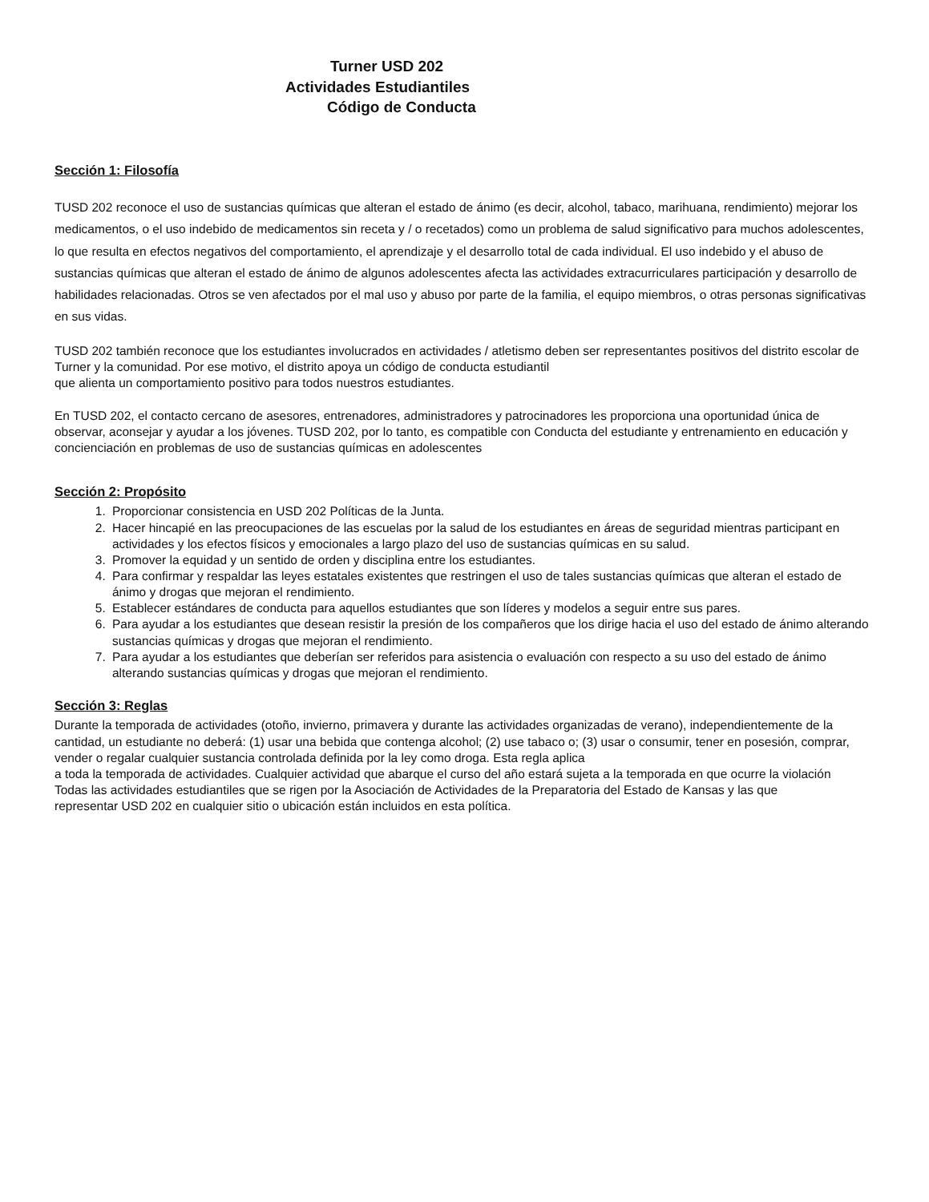Turner USD 202
Actividades Estudiantiles
Código de Conducta
Sección 1: Filosofía
TUSD 202 reconoce el uso de sustancias químicas que alteran el estado de ánimo (es decir, alcohol, tabaco, marihuana, rendimiento) mejorar los medicamentos, o el uso indebido de medicamentos sin receta y / o recetados) como un problema de salud significativo para muchos adolescentes, lo que resulta en efectos negativos del comportamiento, el aprendizaje y el desarrollo total de cada individual. El uso indebido y el abuso de sustancias químicas que alteran el estado de ánimo de algunos adolescentes afecta las actividades extracurriculares participación y desarrollo de habilidades relacionadas. Otros se ven afectados por el mal uso y abuso por parte de la familia, el equipo miembros, o otras personas significativas en sus vidas.
TUSD 202 también reconoce que los estudiantes involucrados en actividades / atletismo deben ser representantes positivos del distrito escolar de Turner y la comunidad. Por ese motivo, el distrito apoya un código de conducta estudiantil
que alienta un comportamiento positivo para todos nuestros estudiantes.
En TUSD 202, el contacto cercano de asesores, entrenadores, administradores y patrocinadores les proporciona una oportunidad única de observar, aconsejar y ayudar a los jóvenes. TUSD 202, por lo tanto, es compatible con Conducta del estudiante y entrenamiento en educación y concienciación en problemas de uso de sustancias químicas en adolescentes
Sección 2: Propósito
1. Proporcionar consistencia en USD 202 Políticas de la Junta.
2. Hacer hincapié en las preocupaciones de las escuelas por la salud de los estudiantes en áreas de seguridad mientras participant en actividades y los efectos físicos y emocionales a largo plazo del uso de sustancias químicas en su salud.
3. Promover la equidad y un sentido de orden y disciplina entre los estudiantes.
4. Para confirmar y respaldar las leyes estatales existentes que restringen el uso de tales sustancias químicas que alteran el estado de ánimo y drogas que mejoran el rendimiento.
5. Establecer estándares de conducta para aquellos estudiantes que son líderes y modelos a seguir entre sus pares.
6. Para ayudar a los estudiantes que desean resistir la presión de los compañeros que los dirige hacia el uso del estado de ánimo alterando sustancias químicas y drogas que mejoran el rendimiento.
7. Para ayudar a los estudiantes que deberían ser referidos para asistencia o evaluación con respecto a su uso del estado de ánimo alterando sustancias químicas y drogas que mejoran el rendimiento.
Sección 3: Reglas
Durante la temporada de actividades (otoño, invierno, primavera y durante las actividades organizadas de verano), independientemente de la cantidad, un estudiante no deberá: (1) usar una bebida que contenga alcohol; (2) use tabaco o; (3) usar o consumir, tener en posesión, comprar, vender o regalar cualquier sustancia controlada definida por la ley como droga. Esta regla aplica
a toda la temporada de actividades. Cualquier actividad que abarque el curso del año estará sujeta a la temporada en que ocurre la violación
Todas las actividades estudiantiles que se rigen por la Asociación de Actividades de la Preparatoria del Estado de Kansas y las que
representar USD 202 en cualquier sitio o ubicación están incluidos en esta política.